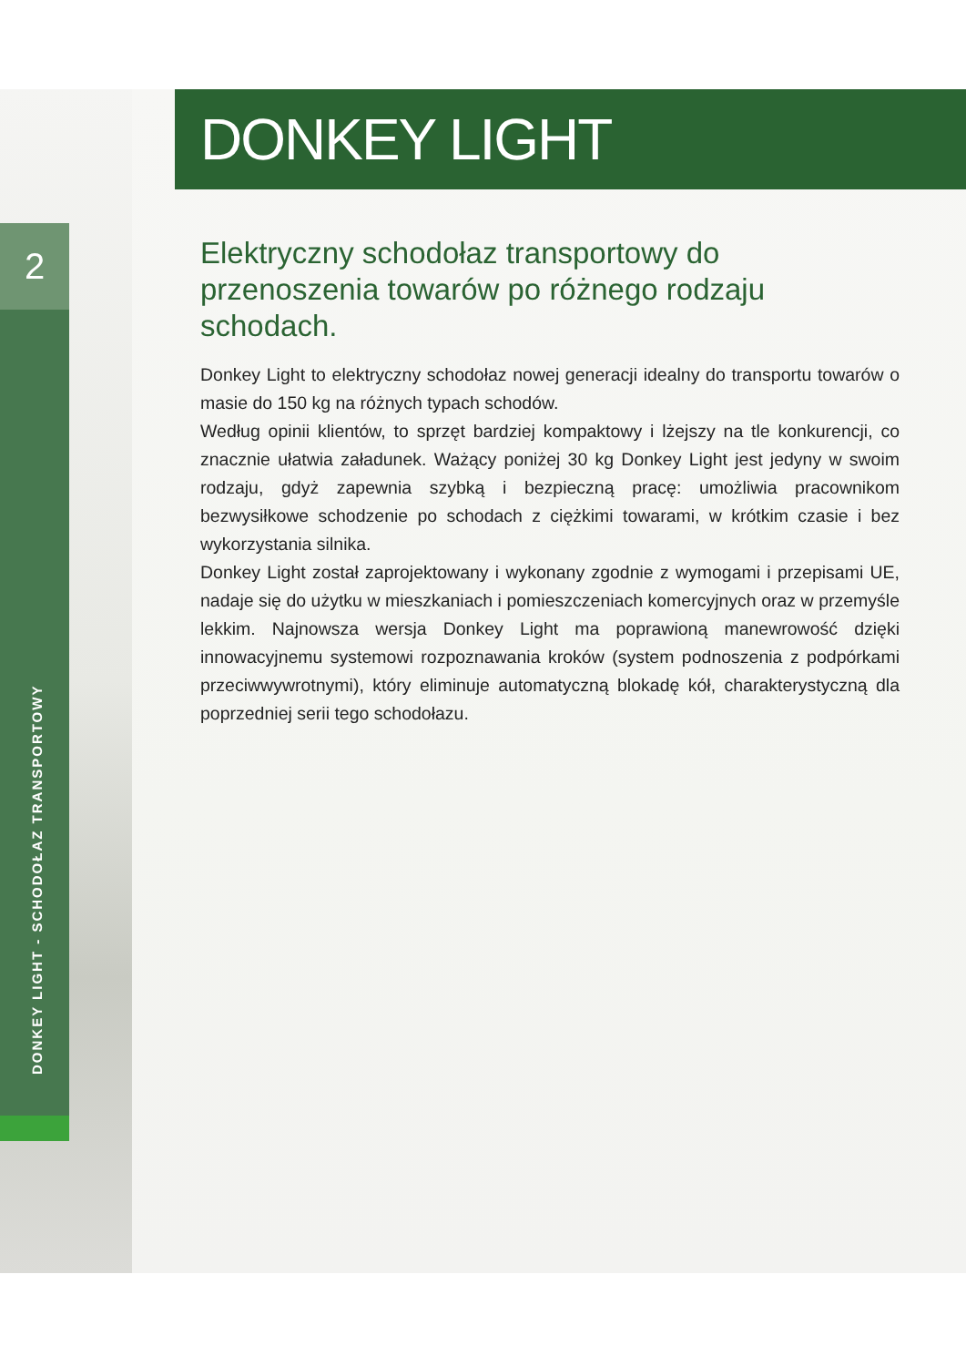2
DONKEY LIGHT - SCHODOŁAZ TRANSPORTOWY
DONKEY LIGHT
Elektryczny schodołaz transportowy do przenoszenia towarów po różnego rodzaju schodach.
Donkey Light to elektryczny schodołaz nowej generacji idealny do transportu towarów o masie do 150 kg na różnych typach schodów.
Według opinii klientów, to sprzęt bardziej kompaktowy i lżejszy na tle konkurencji, co znacznie ułatwia załadunek. Ważący poniżej 30 kg Donkey Light jest jedyny w swoim rodzaju, gdyż zapewnia szybką i bezpieczną pracę: umożliwia pracownikom bezwysiłkowe schodzenie po schodach z ciężkimi towarami, w krótkim czasie i bez wykorzystania silnika.
Donkey Light został zaprojektowany i wykonany zgodnie z wymogami i przepisami UE, nadaje się do użytku w mieszkaniach i pomieszczeniach komercyjnych oraz w przemyśle lekkim. Najnowsza wersja Donkey Light ma poprawioną manewrowość dzięki innowacyjnemu systemowi rozpoznawania kroków (system podnoszenia z podpórkami przeciwwywrotnymi), który eliminuje automatyczną blokadę kół, charakterystyczną dla poprzedniej serii tego schodołazu.